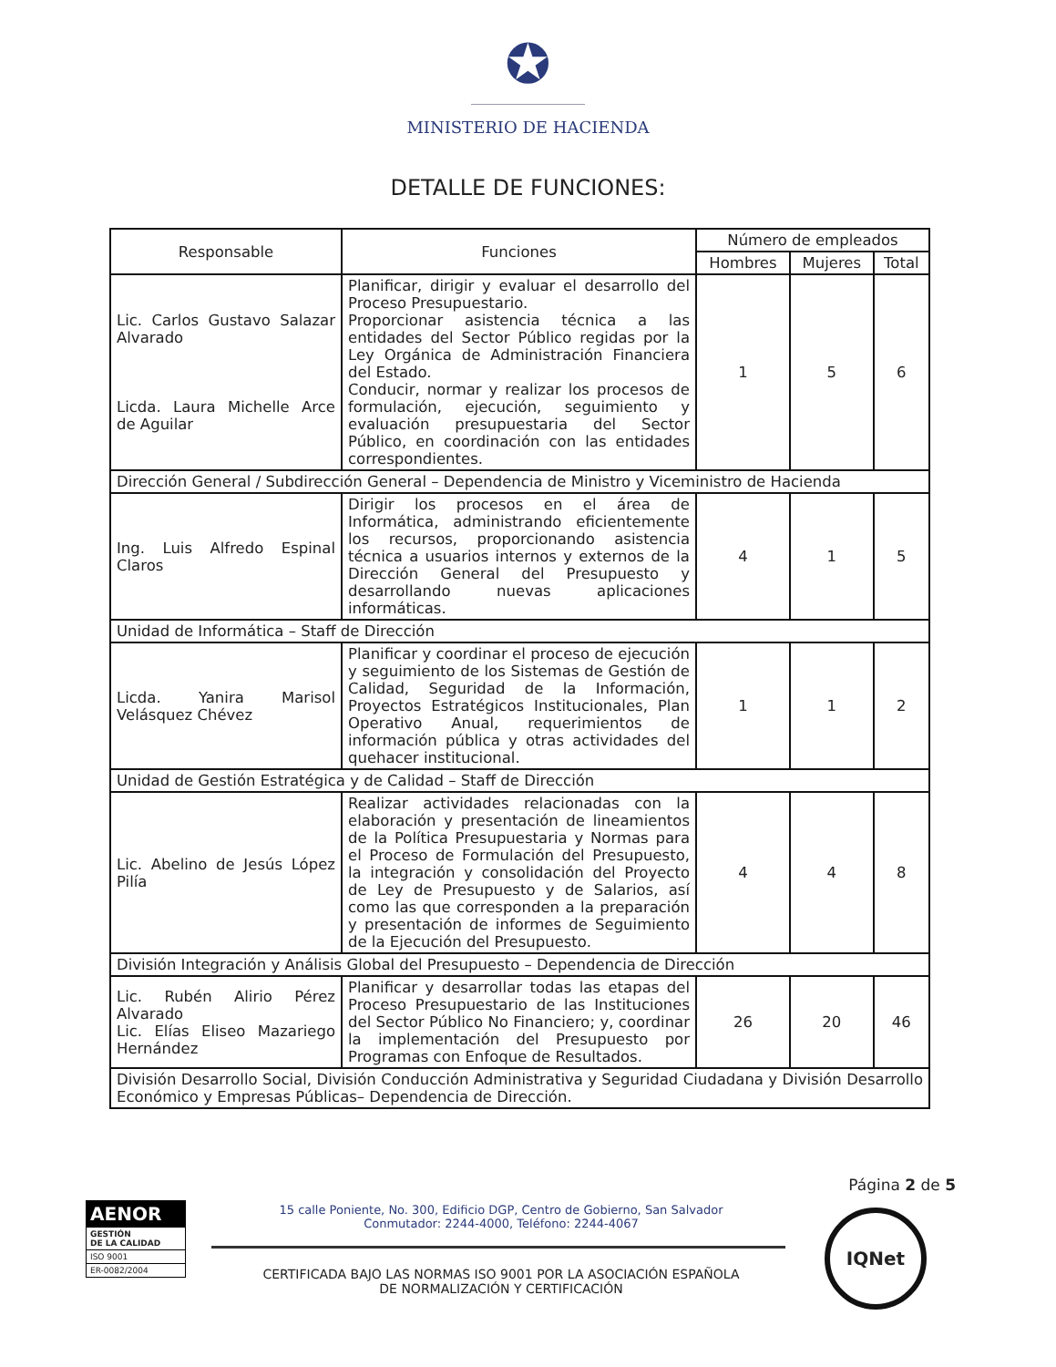✪
MINISTERIO DE HACIENDA
DETALLE DE FUNCIONES:
| Responsable | Funciones | Número de empleados | | |
| --- | --- | --- | --- | --- |
| | | Hombres | Mujeres | Total |
| Lic. Carlos Gustavo Salazar Alvarado Licda. Laura Michelle Arce de Aguilar | Planificar, dirigir y evaluar el desarrollo del Proceso Presupuestario. Proporcionar asistencia técnica a las entidades del Sector Público regidas por la Ley Orgánica de Administración Financiera del Estado. Conducir, normar y realizar los procesos de formulación, ejecución, seguimiento y evaluación presupuestaria del Sector Público, en coordinación con las entidades correspondientes. | 1 | 5 | 6 |
| Dirección General / Subdirección General – Dependencia de Ministro y Viceministro de Hacienda | | | | |
| Ing. Luis Alfredo Espinal Claros | Dirigir los procesos en el área de Informática, administrando eficientemente los recursos, proporcionando asistencia técnica a usuarios internos y externos de la Dirección General del Presupuesto y desarrollando nuevas aplicaciones informáticas. | 4 | 1 | 5 |
| Unidad de Informática – Staff de Dirección | | | | |
| Licda. Yanira Marisol Velásquez Chévez | Planificar y coordinar el proceso de ejecución y seguimiento de los Sistemas de Gestión de Calidad, Seguridad de la Información, Proyectos Estratégicos Institucionales, Plan Operativo Anual, requerimientos de información pública y otras actividades del quehacer institucional. | 1 | 1 | 2 |
| Unidad de Gestión Estratégica y de Calidad – Staff de Dirección | | | | |
| Lic. Abelino de Jesús López Pilía | Realizar actividades relacionadas con la elaboración y presentación de lineamientos de la Política Presupuestaria y Normas para el Proceso de Formulación del Presupuesto, la integración y consolidación del Proyecto de Ley de Presupuesto y de Salarios, así como las que corresponden a la preparación y presentación de informes de Seguimiento de la Ejecución del Presupuesto. | 4 | 4 | 8 |
| División Integración y Análisis Global del Presupuesto – Dependencia de Dirección | | | | |
| Lic. Rubén Alirio Pérez Alvarado Lic. Elías Eliseo Mazariego Hernández | Planificar y desarrollar todas las etapas del Proceso Presupuestario de las Instituciones del Sector Público No Financiero; y, coordinar la implementación del Presupuesto por Programas con Enfoque de Resultados. | 26 | 20 | 46 |
| División Desarrollo Social, División Conducción Administrativa y Seguridad Ciudadana y División Desarrollo Económico y Empresas Públicas– Dependencia de Dirección. | | | | |
Página 2 de 5
AENOR
GESTIÓN
DE LA CALIDAD
ISO 9001
ER-0082/2004
15 calle Poniente, No. 300, Edificio DGP, Centro de Gobierno, San Salvador
Conmutador: 2244-4000, Teléfono: 2244-4067
CERTIFICADA BAJO LAS NORMAS ISO 9001 POR LA ASOCIACIÓN ESPAÑOLA
DE NORMALIZACIÓN Y CERTIFICACIÓN
IQNet